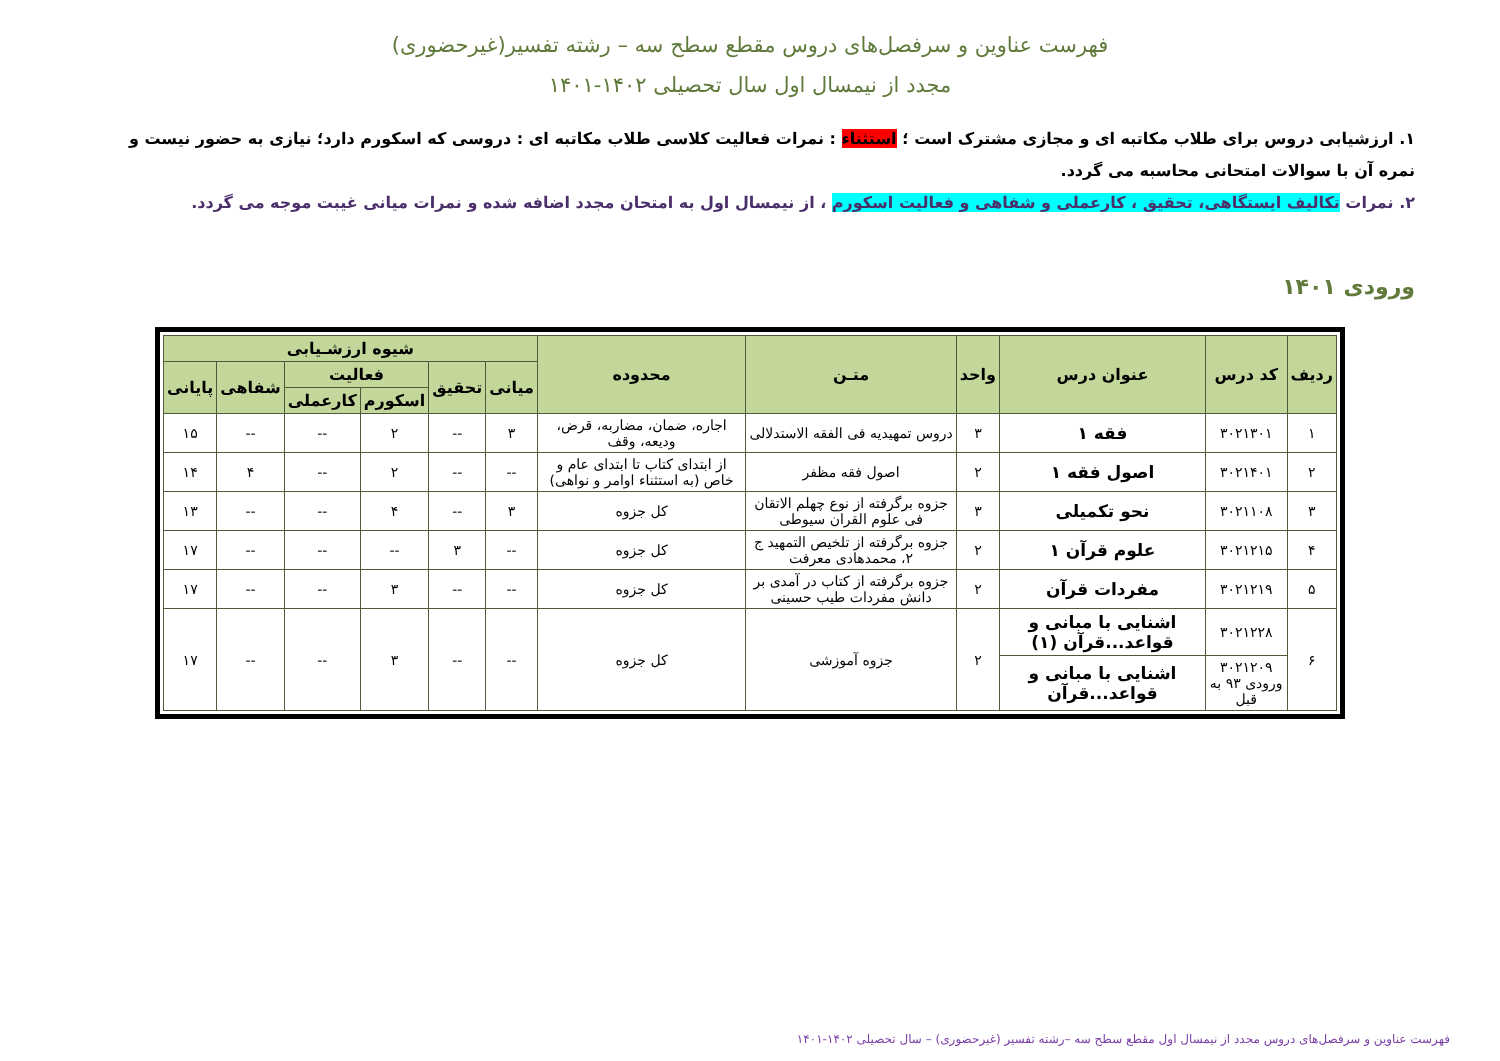فهرست عناوین و سرفصل‌های دروس مقطع سطح سه – رشته تفسیر(غیرحضوری)
مجدد از نیمسال اول سال تحصیلی ۱۴۰۲-۱۴۰۱
۱. ارزشیابی دروس برای طلاب مکاتبه ای و مجازی مشترک است ؛ استثناء : نمرات فعالیت کلاسی طلاب مکاتبه ای : دروسی که اسکورم دارد؛ نیازی به حضور نیست و نمره آن با سوالات امتحانی محاسبه می گردد.
۲. نمرات تکالیف ایستگاهی، تحقیق ، کارعملی و شفاهی و فعالیت اسکورم ، از نیمسال اول به امتحان مجدد اضافه شده و نمرات میانی غیبت موجه می گردد.
ورودی ۱۴۰۱
| ردیف | کد درس | عنوان درس | واحد | متـن | محدوده | شیوه ارزشـیابی | | | | | |
| --- | --- | --- | --- | --- | --- | --- | --- | --- | --- | --- | --- |
| | | | | | | میانی | تحقیق | فعالیت | | شفاهی | پایانی |
| | | | | | | | | اسکورم | کارعملی | | |
| ۱ | ۳۰۲۱۳۰۱ | فقه ۱ | ۳ | دروس تمهیدیه فی الفقه الاستدلالی | اجاره، ضمان، مضاربه، قرض، ودیعه، وقف | ۳ | -- | ۲ | -- | -- | ۱۵ |
| ۲ | ۳۰۲۱۴۰۱ | اصول فقه ۱ | ۲ | اصول فقه مظفر | از ابتدای کتاب تا ابتدای عام و خاص (به استثناء اوامر و نواهی) | -- | -- | ۲ | -- | ۴ | ۱۴ |
| ۳ | ۳۰۲۱۱۰۸ | نحو تکمیلی | ۳ | جزوه برگرفته از نوع چهلم الاتقان فی علوم القران سیوطی | کل جزوه | ۳ | -- | ۴ | -- | -- | ۱۳ |
| ۴ | ۳۰۲۱۲۱۵ | علوم قرآن ۱ | ۲ | جزوه برگرفته از تلخیص التمهید ج ۲، محمدهادی معرفت | کل جزوه | -- | ۳ | -- | -- | -- | ۱۷ |
| ۵ | ۳۰۲۱۲۱۹ | مفردات قرآن | ۲ | جزوه برگرفته از کتاب در آمدی بر دانش مفردات طیب حسینی | کل جزوه | -- | -- | ۳ | -- | -- | ۱۷ |
| ۶ | ۳۰۲۱۲۲۸ | اشنایی با مبانی و قواعد...قرآن (۱) | ۲ | جزوه آموزشی | کل جزوه | -- | -- | ۳ | -- | -- | ۱۷ |
| | ۳۰۲۱۲۰۹ ورودی ۹۳ به قبل | اشنایی با مبانی و قواعد...قرآن | | | | | | | | | |
فهرست عناوین و سرفصل‌های دروس مجدد از نیمسال اول مقطع سطح سه –رشته تفسیر (غیرحضوری) – سال تحصیلی ۱۴۰۲-۱۴۰۱